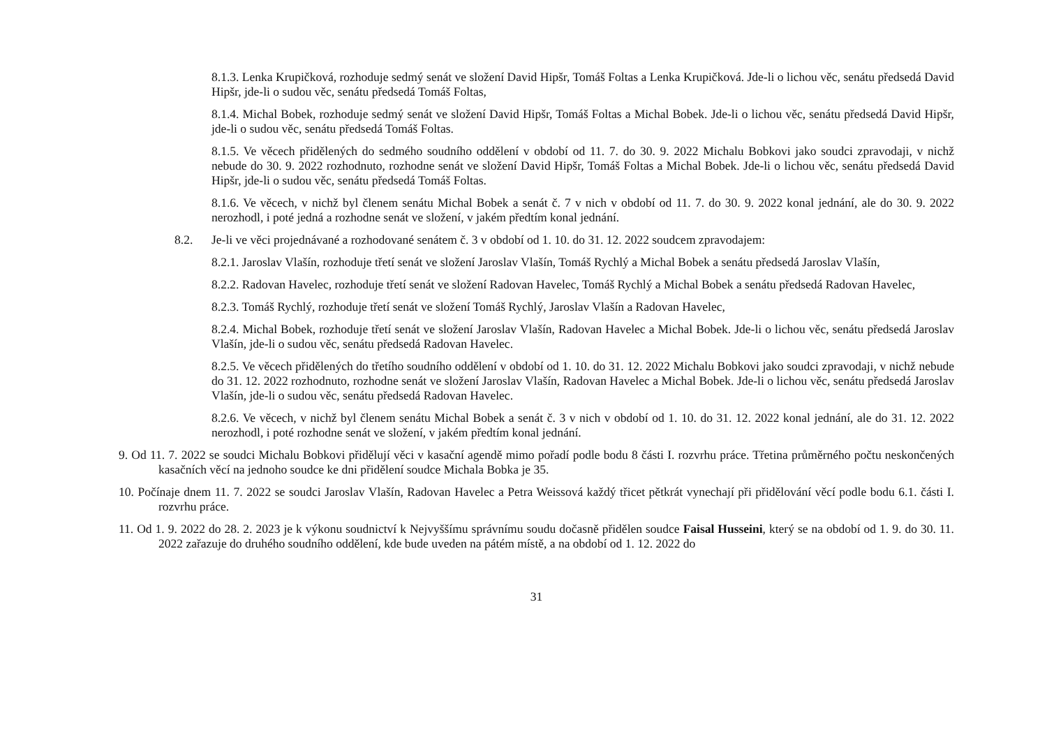8.1.3. Lenka Krupičková, rozhoduje sedmý senát ve složení David Hipšr, Tomáš Foltas a Lenka Krupičková. Jde-li o lichou věc, senátu předsedá David Hipšr, jde-li o sudou věc, senátu předsedá Tomáš Foltas,
8.1.4. Michal Bobek, rozhoduje sedmý senát ve složení David Hipšr, Tomáš Foltas a Michal Bobek. Jde-li o lichou věc, senátu předsedá David Hipšr, jde-li o sudou věc, senátu předsedá Tomáš Foltas.
8.1.5. Ve věcech přidělených do sedmého soudního oddělení v období od 11. 7. do 30. 9. 2022 Michalu Bobkovi jako soudci zpravodaji, v nichž nebude do 30. 9. 2022 rozhodnuto, rozhodne senát ve složení David Hipšr, Tomáš Foltas a Michal Bobek. Jde-li o lichou věc, senátu předsedá David Hipšr, jde-li o sudou věc, senátu předsedá Tomáš Foltas.
8.1.6. Ve věcech, v nichž byl členem senátu Michal Bobek a senát č. 7 v nich v období od 11. 7. do 30. 9. 2022 konal jednání, ale do 30. 9. 2022 nerozhodl, i poté jedná a rozhodne senát ve složení, v jakém předtím konal jednání.
8.2. Je-li ve věci projednávané a rozhodované senátem č. 3 v období od 1. 10. do 31. 12. 2022 soudcem zpravodajem:
8.2.1. Jaroslav Vlašín, rozhoduje třetí senát ve složení Jaroslav Vlašín, Tomáš Rychlý a Michal Bobek a senátu předsedá Jaroslav Vlašín,
8.2.2. Radovan Havelec, rozhoduje třetí senát ve složení Radovan Havelec, Tomáš Rychlý a Michal Bobek a senátu předsedá Radovan Havelec,
8.2.3. Tomáš Rychlý, rozhoduje třetí senát ve složení Tomáš Rychlý, Jaroslav Vlašín a Radovan Havelec,
8.2.4. Michal Bobek, rozhoduje třetí senát ve složení Jaroslav Vlašín, Radovan Havelec a Michal Bobek. Jde-li o lichou věc, senátu předsedá Jaroslav Vlašín, jde-li o sudou věc, senátu předsedá Radovan Havelec.
8.2.5. Ve věcech přidělených do třetího soudního oddělení v období od 1. 10. do 31. 12. 2022 Michalu Bobkovi jako soudci zpravodaji, v nichž nebude do 31. 12. 2022 rozhodnuto, rozhodne senát ve složení Jaroslav Vlašín, Radovan Havelec a Michal Bobek. Jde-li o lichou věc, senátu předsedá Jaroslav Vlašín, jde-li o sudou věc, senátu předsedá Radovan Havelec.
8.2.6. Ve věcech, v nichž byl členem senátu Michal Bobek a senát č. 3 v nich v období od 1. 10. do 31. 12. 2022 konal jednání, ale do 31. 12. 2022 nerozhodl, i poté rozhodne senát ve složení, v jakém předtím konal jednání.
9. Od 11. 7. 2022 se soudci Michalu Bobkovi přidělují věci v kasační agendě mimo pořadí podle bodu 8 části I. rozvrhu práce. Třetina průměrného počtu neskončených kasačních věcí na jednoho soudce ke dni přidělení soudce Michala Bobka je 35.
10. Počínaje dnem 11. 7. 2022 se soudci Jaroslav Vlašín, Radovan Havelec a Petra Weissová každý třicet pětkrát vynechají při přidělování věcí podle bodu 6.1. části I. rozvrhu práce.
11. Od 1. 9. 2022 do 28. 2. 2023 je k výkonu soudnictví k Nejvyššímu správnímu soudu dočasně přidělen soudce Faisal Husseini, který se na období od 1. 9. do 30. 11. 2022 zařazuje do druhého soudního oddělení, kde bude uveden na pátém místě, a na období od 1. 12. 2022 do
31